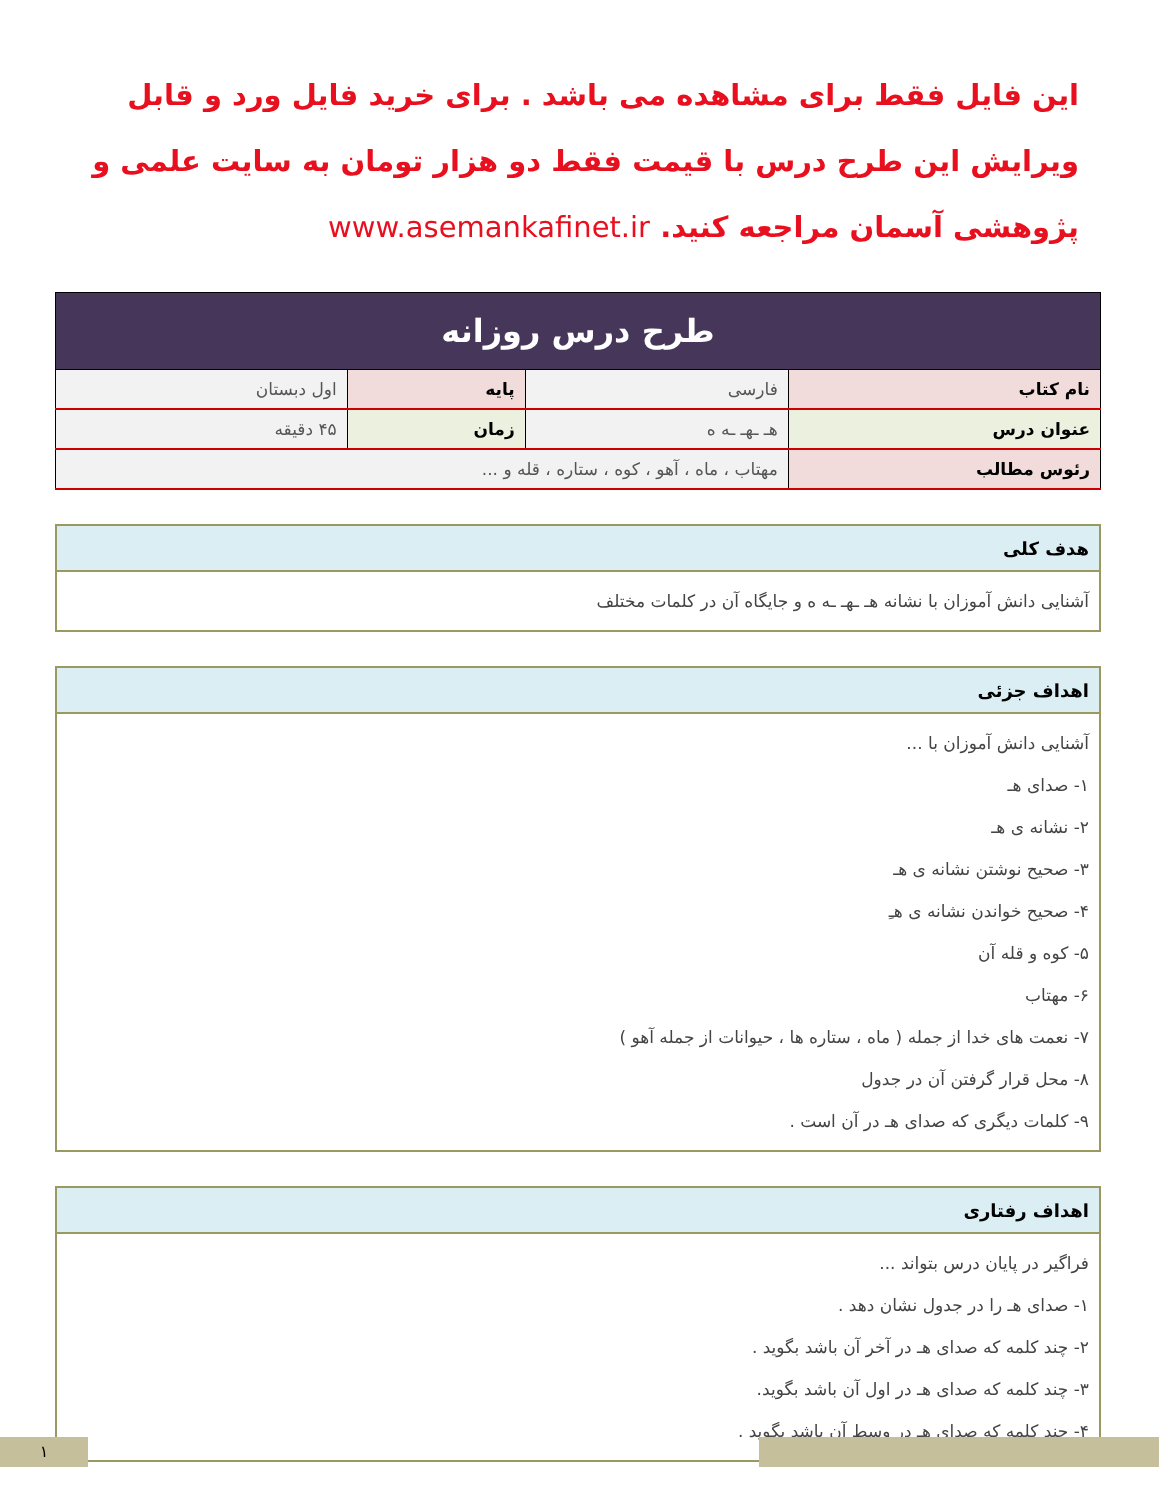این فایل فقط برای مشاهده می باشد . برای خرید فایل ورد و قابل ویرایش این طرح درس با قیمت فقط دو هزار تومان به سایت علمی و پژوهشی آسمان مراجعه کنید. www.asemankafinet.ir
| طرح درس روزانه | | | |
| --- | --- | --- | --- |
| نام کتاب | فارسی | پایه | اول دبستان |
| عنوان درس | هـ ـهـ ـه ه | زمان | ۴۵ دقیقه |
| رئوس مطالب | مهتاب ، ماه ، آهو ، کوه ، ستاره ، قله و ... | | |
| هدف کلی |
| --- |
| آشنایی دانش آموزان با نشانه هـ ـهـ ـه ه و جایگاه آن در کلمات مختلف |
| اهداف جزئی |
| --- |
| آشنایی دانش آموزان با ... ۱- صدای هـ ۲- نشانه ی هـ ۳- صحیح نوشتن نشانه ی هـ ۴- صحیح خواندن نشانه ی هـِ ۵- کوه و قله آن ۶- مهتاب ۷- نعمت های خدا از جمله ( ماه ، ستاره ها ، حیوانات از جمله آهو ) ۸- محل قرار گرفتن آن در جدول ۹- کلمات دیگری که صدای هـ در آن است . |
| اهداف رفتاری |
| --- |
| فراگیر در پایان درس بتواند ... ۱- صدای هـ را در جدول نشان دهد . ۲- چند کلمه که صدای هـ در آخر آن باشد بگوید . ۳- چند کلمه که صدای هـ در اول آن باشد بگوید. ۴- چند کلمه که صدای هـ در وسط آن باشد بگوید . |
۱